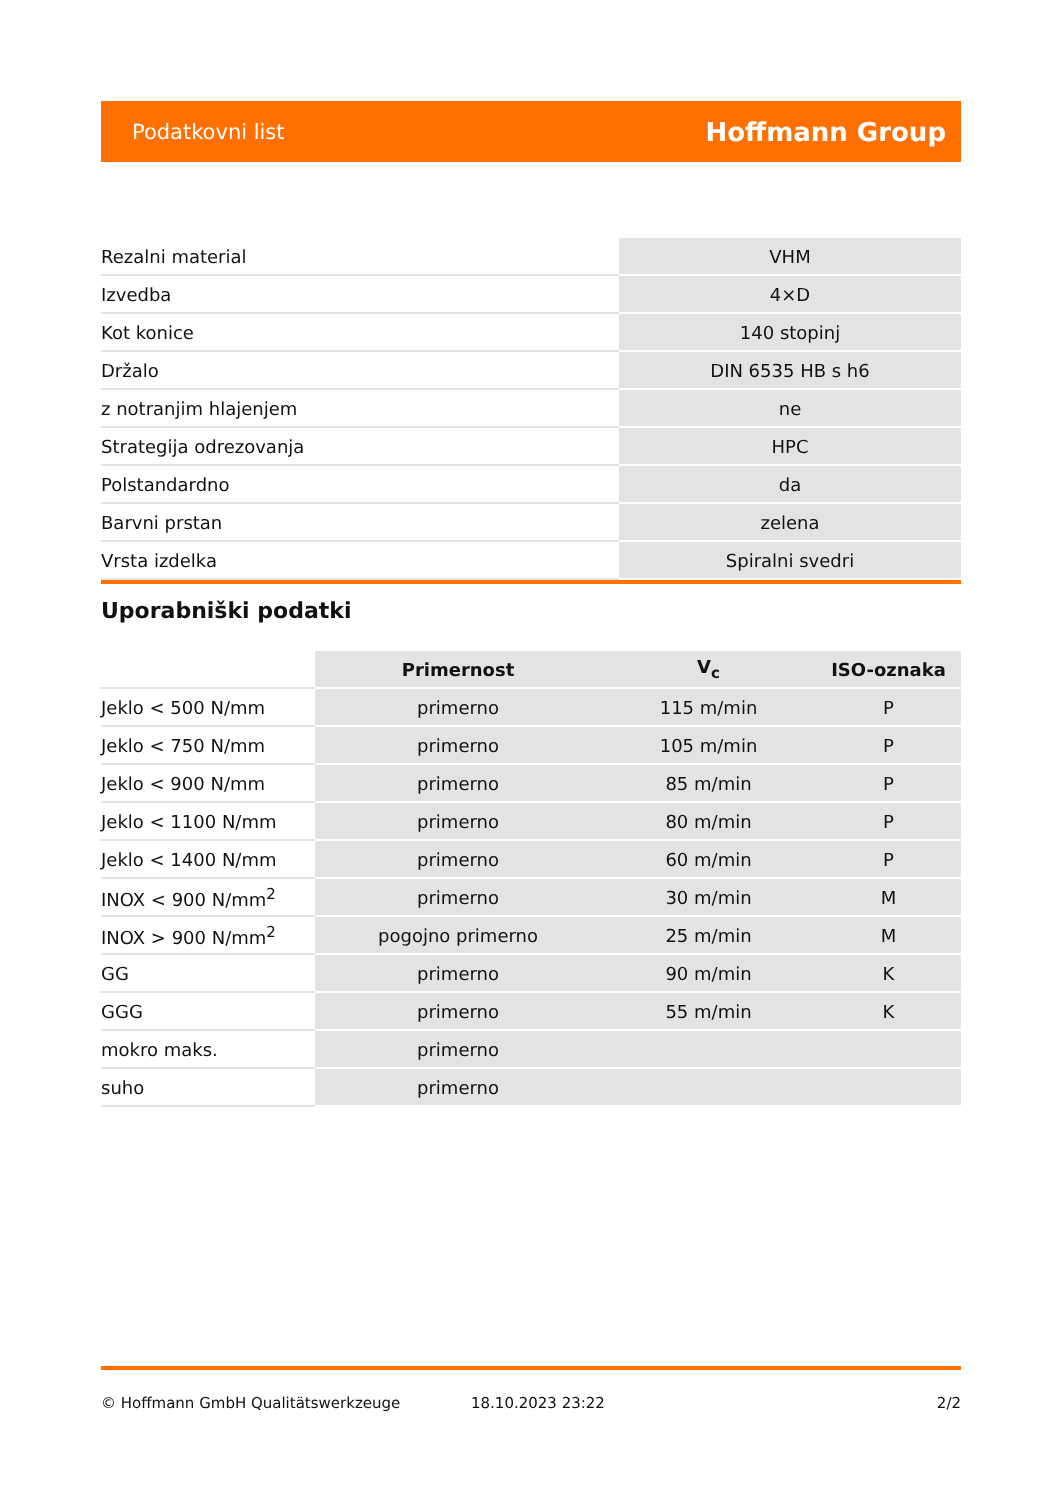Podatkovni list Hoffmann Group
| Rezalni material | VHM |
| Izvedba | 4×D |
| Kot konice | 140 stopinj |
| Držalo | DIN 6535 HB s h6 |
| z notranjim hlajenjem | ne |
| Strategija odrezovanja | HPC |
| Polstandardno | da |
| Barvni prstan | zelena |
| Vrsta izdelka | Spiralni svedri |
Uporabniški podatki
| | Primernost | V<sub>c</sub> | ISO-oznaka |
| --- | --- | --- | --- |
| Jeklo < 500 N/mm | primerno | 115 m/min | P |
| Jeklo < 750 N/mm | primerno | 105 m/min | P |
| Jeklo < 900 N/mm | primerno | 85 m/min | P |
| Jeklo < 1100 N/mm | primerno | 80 m/min | P |
| Jeklo < 1400 N/mm | primerno | 60 m/min | P |
| INOX < 900 N/mm<sup>2</sup> | primerno | 30 m/min | M |
| INOX > 900 N/mm<sup>2</sup> | pogojno primerno | 25 m/min | M |
| GG | primerno | 90 m/min | K |
| GGG | primerno | 55 m/min | K |
| mokro maks. | primerno | | |
| suho | primerno | | |
© Hoffmann GmbH Qualitätswerkzeuge 18.10.2023 23:22 2/2